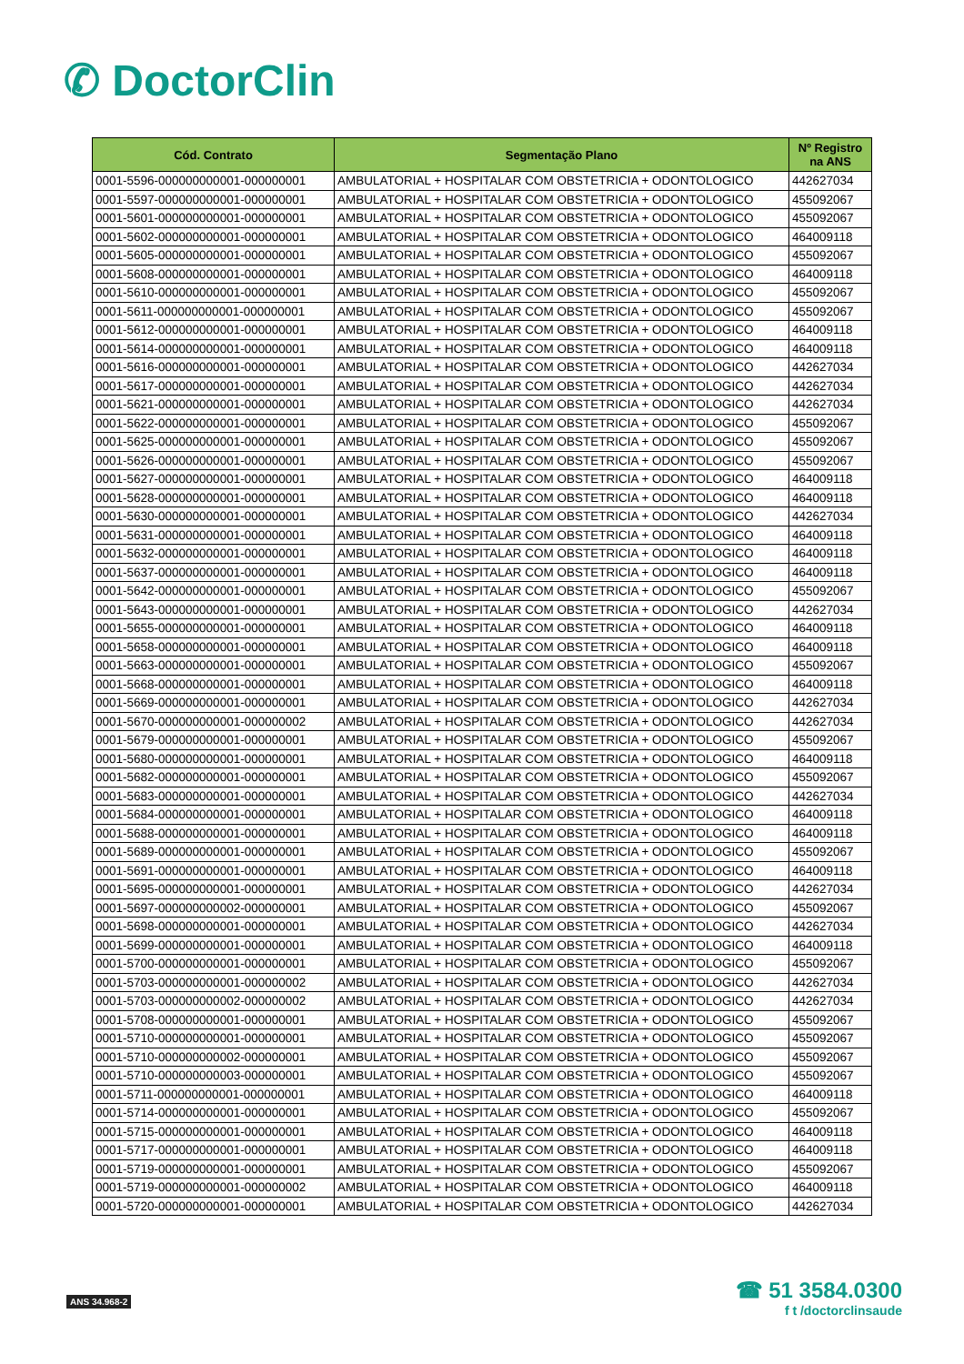✆ DoctorClin
| Cód. Contrato | Segmentação Plano | Nº Registro na ANS |
| --- | --- | --- |
| 0001-5596-000000000001-000000001 | AMBULATORIAL + HOSPITALAR COM OBSTETRICIA + ODONTOLOGICO | 442627034 |
| 0001-5597-000000000001-000000001 | AMBULATORIAL + HOSPITALAR COM OBSTETRICIA + ODONTOLOGICO | 455092067 |
| 0001-5601-000000000001-000000001 | AMBULATORIAL + HOSPITALAR COM OBSTETRICIA + ODONTOLOGICO | 455092067 |
| 0001-5602-000000000001-000000001 | AMBULATORIAL + HOSPITALAR COM OBSTETRICIA + ODONTOLOGICO | 464009118 |
| 0001-5605-000000000001-000000001 | AMBULATORIAL + HOSPITALAR COM OBSTETRICIA + ODONTOLOGICO | 455092067 |
| 0001-5608-000000000001-000000001 | AMBULATORIAL + HOSPITALAR COM OBSTETRICIA + ODONTOLOGICO | 464009118 |
| 0001-5610-000000000001-000000001 | AMBULATORIAL + HOSPITALAR COM OBSTETRICIA + ODONTOLOGICO | 455092067 |
| 0001-5611-000000000001-000000001 | AMBULATORIAL + HOSPITALAR COM OBSTETRICIA + ODONTOLOGICO | 455092067 |
| 0001-5612-000000000001-000000001 | AMBULATORIAL + HOSPITALAR COM OBSTETRICIA + ODONTOLOGICO | 464009118 |
| 0001-5614-000000000001-000000001 | AMBULATORIAL + HOSPITALAR COM OBSTETRICIA + ODONTOLOGICO | 464009118 |
| 0001-5616-000000000001-000000001 | AMBULATORIAL + HOSPITALAR COM OBSTETRICIA + ODONTOLOGICO | 442627034 |
| 0001-5617-000000000001-000000001 | AMBULATORIAL + HOSPITALAR COM OBSTETRICIA + ODONTOLOGICO | 442627034 |
| 0001-5621-000000000001-000000001 | AMBULATORIAL + HOSPITALAR COM OBSTETRICIA + ODONTOLOGICO | 442627034 |
| 0001-5622-000000000001-000000001 | AMBULATORIAL + HOSPITALAR COM OBSTETRICIA + ODONTOLOGICO | 455092067 |
| 0001-5625-000000000001-000000001 | AMBULATORIAL + HOSPITALAR COM OBSTETRICIA + ODONTOLOGICO | 455092067 |
| 0001-5626-000000000001-000000001 | AMBULATORIAL + HOSPITALAR COM OBSTETRICIA + ODONTOLOGICO | 455092067 |
| 0001-5627-000000000001-000000001 | AMBULATORIAL + HOSPITALAR COM OBSTETRICIA + ODONTOLOGICO | 464009118 |
| 0001-5628-000000000001-000000001 | AMBULATORIAL + HOSPITALAR COM OBSTETRICIA + ODONTOLOGICO | 464009118 |
| 0001-5630-000000000001-000000001 | AMBULATORIAL + HOSPITALAR COM OBSTETRICIA + ODONTOLOGICO | 442627034 |
| 0001-5631-000000000001-000000001 | AMBULATORIAL + HOSPITALAR COM OBSTETRICIA + ODONTOLOGICO | 464009118 |
| 0001-5632-000000000001-000000001 | AMBULATORIAL + HOSPITALAR COM OBSTETRICIA + ODONTOLOGICO | 464009118 |
| 0001-5637-000000000001-000000001 | AMBULATORIAL + HOSPITALAR COM OBSTETRICIA + ODONTOLOGICO | 464009118 |
| 0001-5642-000000000001-000000001 | AMBULATORIAL + HOSPITALAR COM OBSTETRICIA + ODONTOLOGICO | 455092067 |
| 0001-5643-000000000001-000000001 | AMBULATORIAL + HOSPITALAR COM OBSTETRICIA + ODONTOLOGICO | 442627034 |
| 0001-5655-000000000001-000000001 | AMBULATORIAL + HOSPITALAR COM OBSTETRICIA + ODONTOLOGICO | 464009118 |
| 0001-5658-000000000001-000000001 | AMBULATORIAL + HOSPITALAR COM OBSTETRICIA + ODONTOLOGICO | 464009118 |
| 0001-5663-000000000001-000000001 | AMBULATORIAL + HOSPITALAR COM OBSTETRICIA + ODONTOLOGICO | 455092067 |
| 0001-5668-000000000001-000000001 | AMBULATORIAL + HOSPITALAR COM OBSTETRICIA + ODONTOLOGICO | 464009118 |
| 0001-5669-000000000001-000000001 | AMBULATORIAL + HOSPITALAR COM OBSTETRICIA + ODONTOLOGICO | 442627034 |
| 0001-5670-000000000001-000000002 | AMBULATORIAL + HOSPITALAR COM OBSTETRICIA + ODONTOLOGICO | 442627034 |
| 0001-5679-000000000001-000000001 | AMBULATORIAL + HOSPITALAR COM OBSTETRICIA + ODONTOLOGICO | 455092067 |
| 0001-5680-000000000001-000000001 | AMBULATORIAL + HOSPITALAR COM OBSTETRICIA + ODONTOLOGICO | 464009118 |
| 0001-5682-000000000001-000000001 | AMBULATORIAL + HOSPITALAR COM OBSTETRICIA + ODONTOLOGICO | 455092067 |
| 0001-5683-000000000001-000000001 | AMBULATORIAL + HOSPITALAR COM OBSTETRICIA + ODONTOLOGICO | 442627034 |
| 0001-5684-000000000001-000000001 | AMBULATORIAL + HOSPITALAR COM OBSTETRICIA + ODONTOLOGICO | 464009118 |
| 0001-5688-000000000001-000000001 | AMBULATORIAL + HOSPITALAR COM OBSTETRICIA + ODONTOLOGICO | 464009118 |
| 0001-5689-000000000001-000000001 | AMBULATORIAL + HOSPITALAR COM OBSTETRICIA + ODONTOLOGICO | 455092067 |
| 0001-5691-000000000001-000000001 | AMBULATORIAL + HOSPITALAR COM OBSTETRICIA + ODONTOLOGICO | 464009118 |
| 0001-5695-000000000001-000000001 | AMBULATORIAL + HOSPITALAR COM OBSTETRICIA + ODONTOLOGICO | 442627034 |
| 0001-5697-000000000002-000000001 | AMBULATORIAL + HOSPITALAR COM OBSTETRICIA + ODONTOLOGICO | 455092067 |
| 0001-5698-000000000001-000000001 | AMBULATORIAL + HOSPITALAR COM OBSTETRICIA + ODONTOLOGICO | 442627034 |
| 0001-5699-000000000001-000000001 | AMBULATORIAL + HOSPITALAR COM OBSTETRICIA + ODONTOLOGICO | 464009118 |
| 0001-5700-000000000001-000000001 | AMBULATORIAL + HOSPITALAR COM OBSTETRICIA + ODONTOLOGICO | 455092067 |
| 0001-5703-000000000001-000000002 | AMBULATORIAL + HOSPITALAR COM OBSTETRICIA + ODONTOLOGICO | 442627034 |
| 0001-5703-000000000002-000000002 | AMBULATORIAL + HOSPITALAR COM OBSTETRICIA + ODONTOLOGICO | 442627034 |
| 0001-5708-000000000001-000000001 | AMBULATORIAL + HOSPITALAR COM OBSTETRICIA + ODONTOLOGICO | 455092067 |
| 0001-5710-000000000001-000000001 | AMBULATORIAL + HOSPITALAR COM OBSTETRICIA + ODONTOLOGICO | 455092067 |
| 0001-5710-000000000002-000000001 | AMBULATORIAL + HOSPITALAR COM OBSTETRICIA + ODONTOLOGICO | 455092067 |
| 0001-5710-000000000003-000000001 | AMBULATORIAL + HOSPITALAR COM OBSTETRICIA + ODONTOLOGICO | 455092067 |
| 0001-5711-000000000001-000000001 | AMBULATORIAL + HOSPITALAR COM OBSTETRICIA + ODONTOLOGICO | 464009118 |
| 0001-5714-000000000001-000000001 | AMBULATORIAL + HOSPITALAR COM OBSTETRICIA + ODONTOLOGICO | 455092067 |
| 0001-5715-000000000001-000000001 | AMBULATORIAL + HOSPITALAR COM OBSTETRICIA + ODONTOLOGICO | 464009118 |
| 0001-5717-000000000001-000000001 | AMBULATORIAL + HOSPITALAR COM OBSTETRICIA + ODONTOLOGICO | 464009118 |
| 0001-5719-000000000001-000000001 | AMBULATORIAL + HOSPITALAR COM OBSTETRICIA + ODONTOLOGICO | 455092067 |
| 0001-5719-000000000001-000000002 | AMBULATORIAL + HOSPITALAR COM OBSTETRICIA + ODONTOLOGICO | 464009118 |
| 0001-5720-000000000001-000000001 | AMBULATORIAL + HOSPITALAR COM OBSTETRICIA + ODONTOLOGICO | 442627034 |
ANS 34.968-2
☎ 51 3584.0300
f t /doctorclinsaude